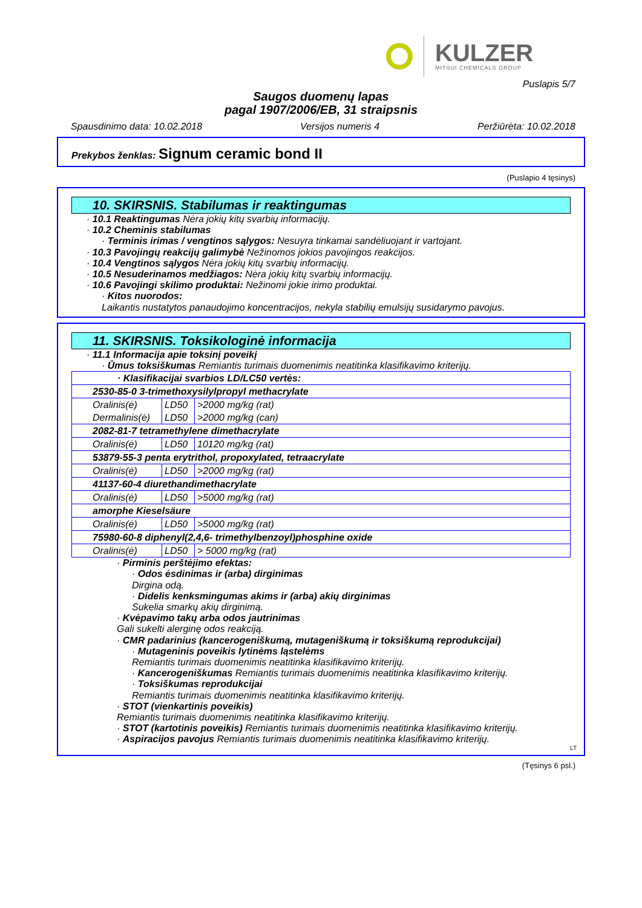KULZER
MITSUI CHEMICALS GROUP
Puslapis 5/7
Saugos duomenų lapas
pagal 1907/2006/EB, 31 straipsnis
Spausdinimo data: 10.02.2018 Versijos numeris 4 Peržiūrėta: 10.02.2018
Prekybos ženklas: Signum ceramic bond II
(Puslapio 4 tęsinys)
10. SKIRSNIS. Stabilumas ir reaktingumas
· 10.1 Reaktingumas Nėra jokių kitų svarbių informacijų.
· 10.2 Cheminis stabilumas
· Terminis irimas / vengtinos sąlygos: Nesuyra tinkamai sandėliuojant ir vartojant.
· 10.3 Pavojingų reakcijų galimybė Nežinomos jokios pavojingos reakcijos.
· 10.4 Vengtinos sąlygos Nėra jokių kitų svarbių informacijų.
· 10.5 Nesuderinamos medžiagos: Nėra jokių kitų svarbių informacijų.
· 10.6 Pavojingi skilimo produktai: Nežinomi jokie irimo produktai.
· Kitos nuorodos:
Laikantis nustatytos panaudojimo koncentracijos, nekyla stabilių emulsijų susidarymo pavojus.
11. SKIRSNIS. Toksikologinė informacija
· 11.1 Informacija apie toksinį poveikį
· Ūmus toksiškumas Remiantis turimais duomenimis neatitinka klasifikavimo kriterijų.
| · Klasifikacijai svarbios LD/LC50 vertės: | | |
| 2530-85-0 3-trimethoxysilylpropyl methacrylate | | |
| Oralinis(ė) | LD50 | >2000 mg/kg (rat) |
| Dermalinis(ė) | LD50 | >2000 mg/kg (can) |
| 2082-81-7 tetramethylene dimethacrylate | | |
| Oralinis(ė) | LD50 | 10120 mg/kg (rat) |
| 53879-55-3 penta erytrithol, propoxylated, tetraacrylate | | |
| Oralinis(ė) | LD50 | >2000 mg/kg (rat) |
| 41137-60-4 diurethandimethacrylate | | |
| Oralinis(ė) | LD50 | >5000 mg/kg (rat) |
| amorphe Kieselsäure | | |
| Oralinis(ė) | LD50 | >5000 mg/kg (rat) |
| 75980-60-8 diphenyl(2,4,6- trimethylbenzoyl)phosphine oxide | | |
| Oralinis(ė) | LD50 | > 5000 mg/kg (rat) |
· Pirminis perštėjimo efektas:
· Odos ėsdinimas ir (arba) dirginimas
Dirgina odą.
· Didelis kenksmingumas akims ir (arba) akių dirginimas
Sukelia smarkų akių dirginimą.
· Kvėpavimo takų arba odos jautrinimas
Gali sukelti alerginę odos reakciją.
· CMR padarinius (kancerogeniškumą, mutageniškumą ir toksiškumą reprodukcijai)
· Mutageninis poveikis lytinėms ląstelėms
Remiantis turimais duomenimis neatitinka klasifikavimo kriterijų.
· Kancerogeniškumas Remiantis turimais duomenimis neatitinka klasifikavimo kriterijų.
· Toksiškumas reprodukcijai
Remiantis turimais duomenimis neatitinka klasifikavimo kriterijų.
· STOT (vienkartinis poveikis)
Remiantis turimais duomenimis neatitinka klasifikavimo kriterijų.
· STOT (kartotinis poveikis) Remiantis turimais duomenimis neatitinka klasifikavimo kriterijų.
· Aspiracijos pavojus Remiantis turimais duomenimis neatitinka klasifikavimo kriterijų.
LT
(Tęsinys 6 psl.)